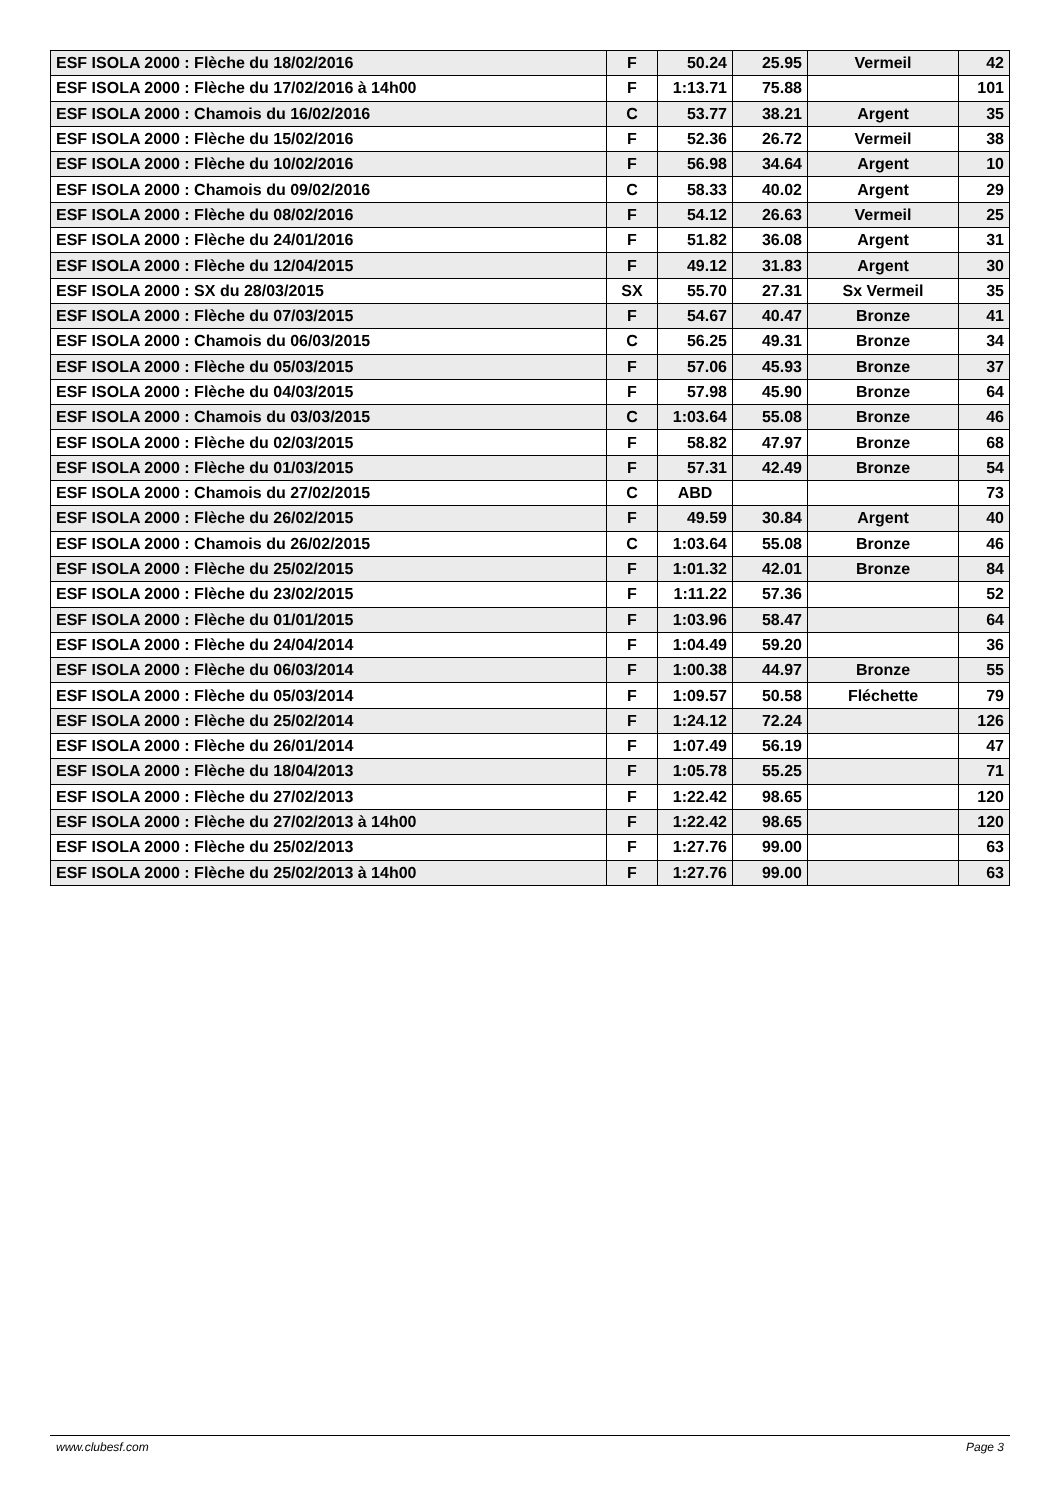| ESF ISOLA 2000 : Flèche du 18/02/2016 | F | 50.24 | 25.95 | Vermeil | 42 |
| ESF ISOLA 2000 : Flèche du 17/02/2016 à 14h00 | F | 1:13.71 | 75.88 | | 101 |
| ESF ISOLA 2000 : Chamois du 16/02/2016 | C | 53.77 | 38.21 | Argent | 35 |
| ESF ISOLA 2000 : Flèche du 15/02/2016 | F | 52.36 | 26.72 | Vermeil | 38 |
| ESF ISOLA 2000 : Flèche du 10/02/2016 | F | 56.98 | 34.64 | Argent | 10 |
| ESF ISOLA 2000 : Chamois du 09/02/2016 | C | 58.33 | 40.02 | Argent | 29 |
| ESF ISOLA 2000 : Flèche du 08/02/2016 | F | 54.12 | 26.63 | Vermeil | 25 |
| ESF ISOLA 2000 : Flèche du 24/01/2016 | F | 51.82 | 36.08 | Argent | 31 |
| ESF ISOLA 2000 : Flèche du 12/04/2015 | F | 49.12 | 31.83 | Argent | 30 |
| ESF ISOLA 2000 : SX du 28/03/2015 | SX | 55.70 | 27.31 | Sx Vermeil | 35 |
| ESF ISOLA 2000 : Flèche du 07/03/2015 | F | 54.67 | 40.47 | Bronze | 41 |
| ESF ISOLA 2000 : Chamois du 06/03/2015 | C | 56.25 | 49.31 | Bronze | 34 |
| ESF ISOLA 2000 : Flèche du 05/03/2015 | F | 57.06 | 45.93 | Bronze | 37 |
| ESF ISOLA 2000 : Flèche du 04/03/2015 | F | 57.98 | 45.90 | Bronze | 64 |
| ESF ISOLA 2000 : Chamois du 03/03/2015 | C | 1:03.64 | 55.08 | Bronze | 46 |
| ESF ISOLA 2000 : Flèche du 02/03/2015 | F | 58.82 | 47.97 | Bronze | 68 |
| ESF ISOLA 2000 : Flèche du 01/03/2015 | F | 57.31 | 42.49 | Bronze | 54 |
| ESF ISOLA 2000 : Chamois du 27/02/2015 | C | ABD | | | 73 |
| ESF ISOLA 2000 : Flèche du 26/02/2015 | F | 49.59 | 30.84 | Argent | 40 |
| ESF ISOLA 2000 : Chamois du 26/02/2015 | C | 1:03.64 | 55.08 | Bronze | 46 |
| ESF ISOLA 2000 : Flèche du 25/02/2015 | F | 1:01.32 | 42.01 | Bronze | 84 |
| ESF ISOLA 2000 : Flèche du 23/02/2015 | F | 1:11.22 | 57.36 | | 52 |
| ESF ISOLA 2000 : Flèche du 01/01/2015 | F | 1:03.96 | 58.47 | | 64 |
| ESF ISOLA 2000 : Flèche du 24/04/2014 | F | 1:04.49 | 59.20 | | 36 |
| ESF ISOLA 2000 : Flèche du 06/03/2014 | F | 1:00.38 | 44.97 | Bronze | 55 |
| ESF ISOLA 2000 : Flèche du 05/03/2014 | F | 1:09.57 | 50.58 | Fléchette | 79 |
| ESF ISOLA 2000 : Flèche du 25/02/2014 | F | 1:24.12 | 72.24 | | 126 |
| ESF ISOLA 2000 : Flèche du 26/01/2014 | F | 1:07.49 | 56.19 | | 47 |
| ESF ISOLA 2000 : Flèche du 18/04/2013 | F | 1:05.78 | 55.25 | | 71 |
| ESF ISOLA 2000 : Flèche du 27/02/2013 | F | 1:22.42 | 98.65 | | 120 |
| ESF ISOLA 2000 : Flèche du 27/02/2013 à 14h00 | F | 1:22.42 | 98.65 | | 120 |
| ESF ISOLA 2000 : Flèche du 25/02/2013 | F | 1:27.76 | 99.00 | | 63 |
| ESF ISOLA 2000 : Flèche du 25/02/2013 à 14h00 | F | 1:27.76 | 99.00 | | 63 |
www.clubesf.com Page 3